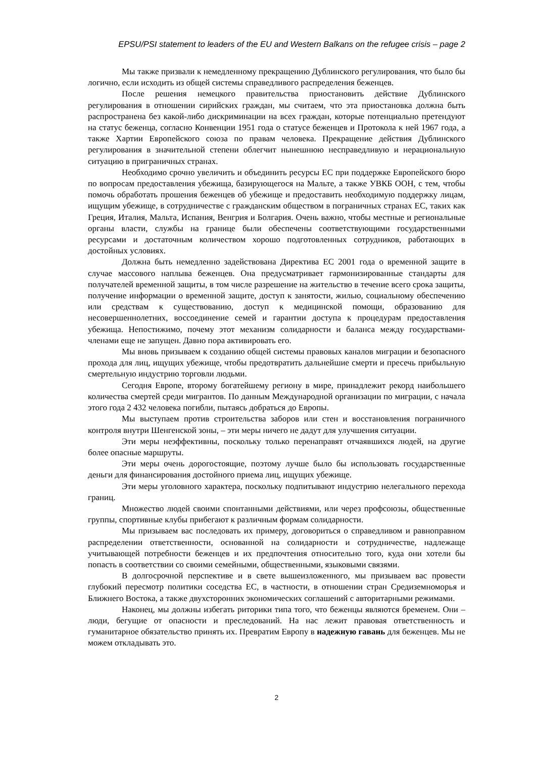EPSU/PSI statement to leaders of the EU and Western Balkans on the refugee crisis – page 2
Мы также призвали к немедленному прекращению Дублинского регулирования, что было бы логично, если исходить из общей системы справедливого распределения беженцев.
После решения немецкого правительства приостановить действие Дублинского регулирования в отношении сирийских граждан, мы считаем, что эта приостановка должна быть распространена без какой-либо дискриминации на всех граждан, которые потенциально претендуют на статус беженца, согласно Конвенции 1951 года о статусе беженцев и Протокола к ней 1967 года, а также Хартии Европейского союза по правам человека. Прекращение действия Дублинского регулирования в значительной степени облегчит нынешнюю несправедливую и нерациональную ситуацию в приграничных странах.
Необходимо срочно увеличить и объединить ресурсы ЕС при поддержке Европейского бюро по вопросам предоставления убежища, базирующегося на Мальте, а также УВКБ ООН, с тем, чтобы помочь обработать прошения беженцев об убежище и предоставить необходимую поддержку лицам, ищущим убежище, в сотрудничестве с гражданским обществом в пограничных странах ЕС, таких как Греция, Италия, Мальта, Испания, Венгрия и Болгария. Очень важно, чтобы местные и региональные органы власти, службы на границе были обеспечены соответствующими государственными ресурсами и достаточным количеством хорошо подготовленных сотрудников, работающих в достойных условиях.
Должна быть немедленно задействована Директива ЕС 2001 года о временной защите в случае массового наплыва беженцев. Она предусматривает гармонизированные стандарты для получателей временной защиты, в том числе разрешение на жительство в течение всего срока защиты, получение информации о временной защите, доступ к занятости, жилью, социальному обеспечению или средствам к существованию, доступ к медицинской помощи, образованию для несовершеннолетних, воссоединение семей и гарантии доступа к процедурам предоставления убежища. Непостижимо, почему этот механизм солидарности и баланса между государствами-членами еще не запущен. Давно пора активировать его.
Мы вновь призываем к созданию общей системы правовых каналов миграции и безопасного прохода для лиц, ищущих убежище, чтобы предотвратить дальнейшие смерти и пресечь прибыльную смертельную индустрию торговли людьми.
Сегодня Европе, второму богатейшему региону в мире, принадлежит рекорд наибольшего количества смертей среди мигрантов. По данным Международной организации по миграции, с начала этого года 2 432 человека погибли, пытаясь добраться до Европы.
Мы выступаем против строительства заборов или стен и восстановления пограничного контроля внутри Шенгенской зоны, – эти меры ничего не дадут для улучшения ситуации.
Эти меры неэффективны, поскольку только перенаправят отчаявшихся людей, на другие более опасные маршруты.
Эти меры очень дорогостоящие, поэтому лучше было бы использовать государственные деньги для финансирования достойного приема лиц, ищущих убежище.
Эти меры уголовного характера, поскольку подпитывают индустрию нелегального перехода границ.
Множество людей своими спонтанными действиями, или через профсоюзы, общественные группы, спортивные клубы прибегают к различным формам солидарности.
Мы призываем вас последовать их примеру, договориться о справедливом и равноправном распределении ответственности, основанной на солидарности и сотрудничестве, надлежаще учитывающей потребности беженцев и их предпочтения относительно того, куда они хотели бы попасть в соответствии со своими семейными, общественными, языковыми связями.
В долгосрочной перспективе и в свете вышеизложенного, мы призываем вас провести глубокий пересмотр политики соседства ЕС, в частности, в отношении стран Средиземноморья и Ближнего Востока, а также двухсторонних экономических соглашений с авторитарными режимами.
Наконец, мы должны избегать риторики типа того, что беженцы являются бременем. Они – люди, бегущие от опасности и преследований. На нас лежит правовая ответственность и гуманитарное обязательство принять их. Превратим Европу в надежную гавань для беженцев. Мы не можем откладывать это.
2